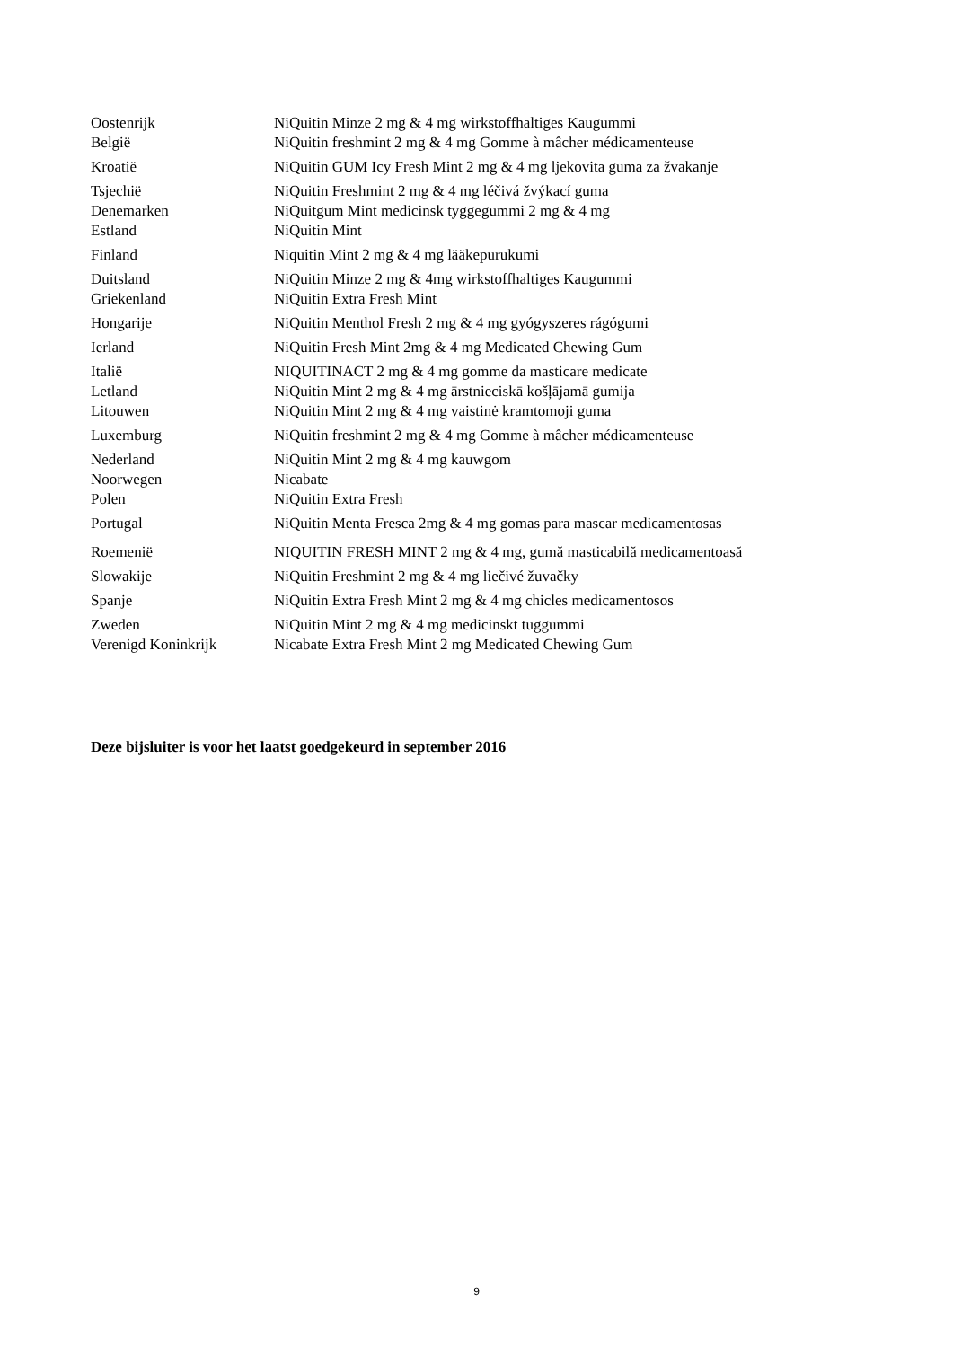| Oostenrijk | NiQuitin Minze 2 mg & 4 mg wirkstoffhaltiges Kaugummi |
| België | NiQuitin freshmint 2 mg & 4 mg Gomme à mâcher médicamenteuse |
| Kroatië | NiQuitin GUM Icy Fresh Mint 2 mg & 4 mg ljekovita guma za žvakanje |
| Tsjechië | NiQuitin Freshmint 2 mg & 4 mg léčivá žvýkací guma |
| Denemarken | NiQuitgum Mint medicinsk tyggegummi 2 mg & 4 mg |
| Estland | NiQuitin Mint |
| Finland | Niquitin Mint 2 mg & 4 mg lääkepurukumi |
| Duitsland | NiQuitin Minze 2 mg & 4mg wirkstoffhaltiges Kaugummi |
| Griekenland | NiQuitin Extra Fresh Mint |
| Hongarije | NiQuitin Menthol Fresh 2 mg & 4 mg gyógyszeres rágógumi |
| Ierland | NiQuitin Fresh Mint 2mg & 4 mg Medicated Chewing Gum |
| Italië | NIQUITINACT 2 mg & 4 mg gomme da masticare medicate |
| Letland | NiQuitin Mint 2 mg & 4 mg ārstnieciskā košļājamā gumija |
| Litouwen | NiQuitin Mint 2 mg & 4 mg vaistinė kramtomoji guma |
| Luxemburg | NiQuitin freshmint 2 mg & 4 mg Gomme à mâcher médicamenteuse |
| Nederland | NiQuitin Mint 2 mg & 4 mg kauwgom |
| Noorwegen | Nicabate |
| Polen | NiQuitin Extra Fresh |
| Portugal | NiQuitin Menta Fresca 2mg & 4 mg gomas para mascar medicamentosas |
| Roemenië | NIQUITIN FRESH MINT 2 mg & 4 mg, gumă masticabilă medicamentoasă |
| Slowakije | NiQuitin Freshmint 2 mg & 4 mg liečivé žuvačky |
| Spanje | NiQuitin Extra Fresh Mint 2 mg & 4 mg chicles medicamentosos |
| Zweden | NiQuitin Mint 2 mg & 4 mg medicinskt tuggummi |
| Verenigd Koninkrijk | Nicabate Extra Fresh Mint 2 mg Medicated Chewing Gum |
Deze bijsluiter is voor het laatst goedgekeurd in september 2016
9